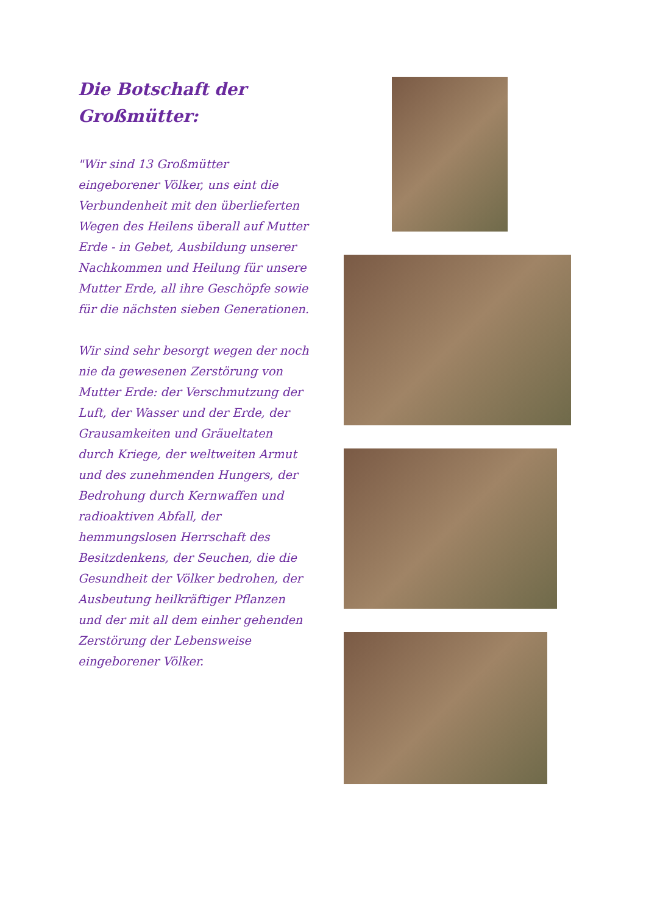Die Botschaft der Großmütter:
"Wir sind 13 Großmütter eingeborener Völker, uns eint die Verbundenheit mit den überlieferten Wegen des Heilens überall auf Mutter Erde - in Gebet, Ausbildung unserer Nachkommen und Heilung für unsere Mutter Erde, all ihre Geschöpfe sowie für die nächsten sieben Generationen.
Wir sind sehr besorgt wegen der noch nie da gewesenen Zerstörung von Mutter Erde: der Verschmutzung der Luft, der Wasser und der Erde, der Grausamkeiten und Gräueltaten durch Kriege, der weltweiten Armut und des zunehmenden Hungers, der Bedrohung durch Kernwaffen und radioaktiven Abfall, der hemmungslosen Herrschaft des Besitzdenkens, der Seuchen, die die Gesundheit der Völker bedrohen, der Ausbeutung heilkräftiger Pflanzen und der mit all dem einher gehenden Zerstörung der Lebensweise eingeborener Völker.